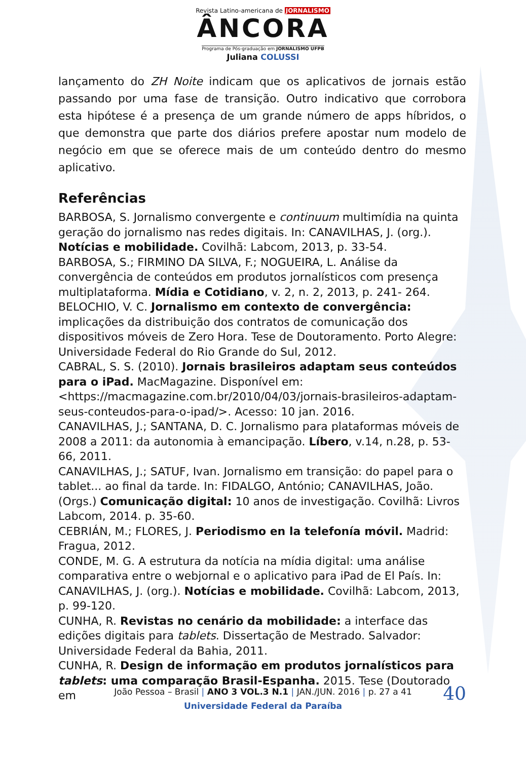Revista Latino-americana de JORNALISMO
ÂNCORA
Programa de Pós-graduação em JORNALISMO UFPB
Juliana COLUSSI
lançamento do ZH Noite indicam que os aplicativos de jornais estão passando por uma fase de transição. Outro indicativo que corrobora esta hipótese é a presença de um grande número de apps híbridos, o que demonstra que parte dos diários prefere apostar num modelo de negócio em que se oferece mais de um conteúdo dentro do mesmo aplicativo.
Referências
BARBOSA, S. Jornalismo convergente e continuum multimídia na quinta geração do jornalismo nas redes digitais. In: CANAVILHAS, J. (org.). Notícias e mobilidade. Covilhã: Labcom, 2013, p. 33-54.
BARBOSA, S.; FIRMINO DA SILVA, F.; NOGUEIRA, L. Análise da convergência de conteúdos em produtos jornalísticos com presença multiplataforma. Mídia e Cotidiano, v. 2, n. 2, 2013, p. 241- 264.
BELOCHIO, V. C. Jornalismo em contexto de convergência: implicações da distribuição dos contratos de comunicação dos dispositivos móveis de Zero Hora. Tese de Doutoramento. Porto Alegre: Universidade Federal do Rio Grande do Sul, 2012.
CABRAL, S. S. (2010). Jornais brasileiros adaptam seus conteúdos para o iPad. MacMagazine. Disponível em: <https://macmagazine.com.br/2010/04/03/jornais-brasileiros-adaptam-seus-conteudos-para-o-ipad/>. Acesso: 10 jan. 2016.
CANAVILHAS, J.; SANTANA, D. C. Jornalismo para plataformas móveis de 2008 a 2011: da autonomia à emancipação. Líbero, v.14, n.28, p. 53-66, 2011.
CANAVILHAS, J.; SATUF, Ivan. Jornalismo em transição: do papel para o tablet... ao final da tarde. In: FIDALGO, António; CANAVILHAS, João. (Orgs.) Comunicação digital: 10 anos de investigação. Covilhã: Livros Labcom, 2014. p. 35-60.
CEBRIÁN, M.; FLORES, J. Periodismo en la telefonía móvil. Madrid: Fragua, 2012.
CONDE, M. G. A estrutura da notícia na mídia digital: uma análise comparativa entre o webjornal e o aplicativo para iPad de El País. In: CANAVILHAS, J. (org.). Notícias e mobilidade. Covilhã: Labcom, 2013, p. 99-120.
CUNHA, R. Revistas no cenário da mobilidade: a interface das edições digitais para tablets. Dissertação de Mestrado. Salvador: Universidade Federal da Bahia, 2011.
CUNHA, R. Design de informação em produtos jornalísticos para tablets: uma comparação Brasil-Espanha. 2015. Tese (Doutorado em
40
João Pessoa – Brasil | ANO 3 VOL.3 N.1 | JAN./JUN. 2016 | p. 27 a 41
Universidade Federal da Paraíba